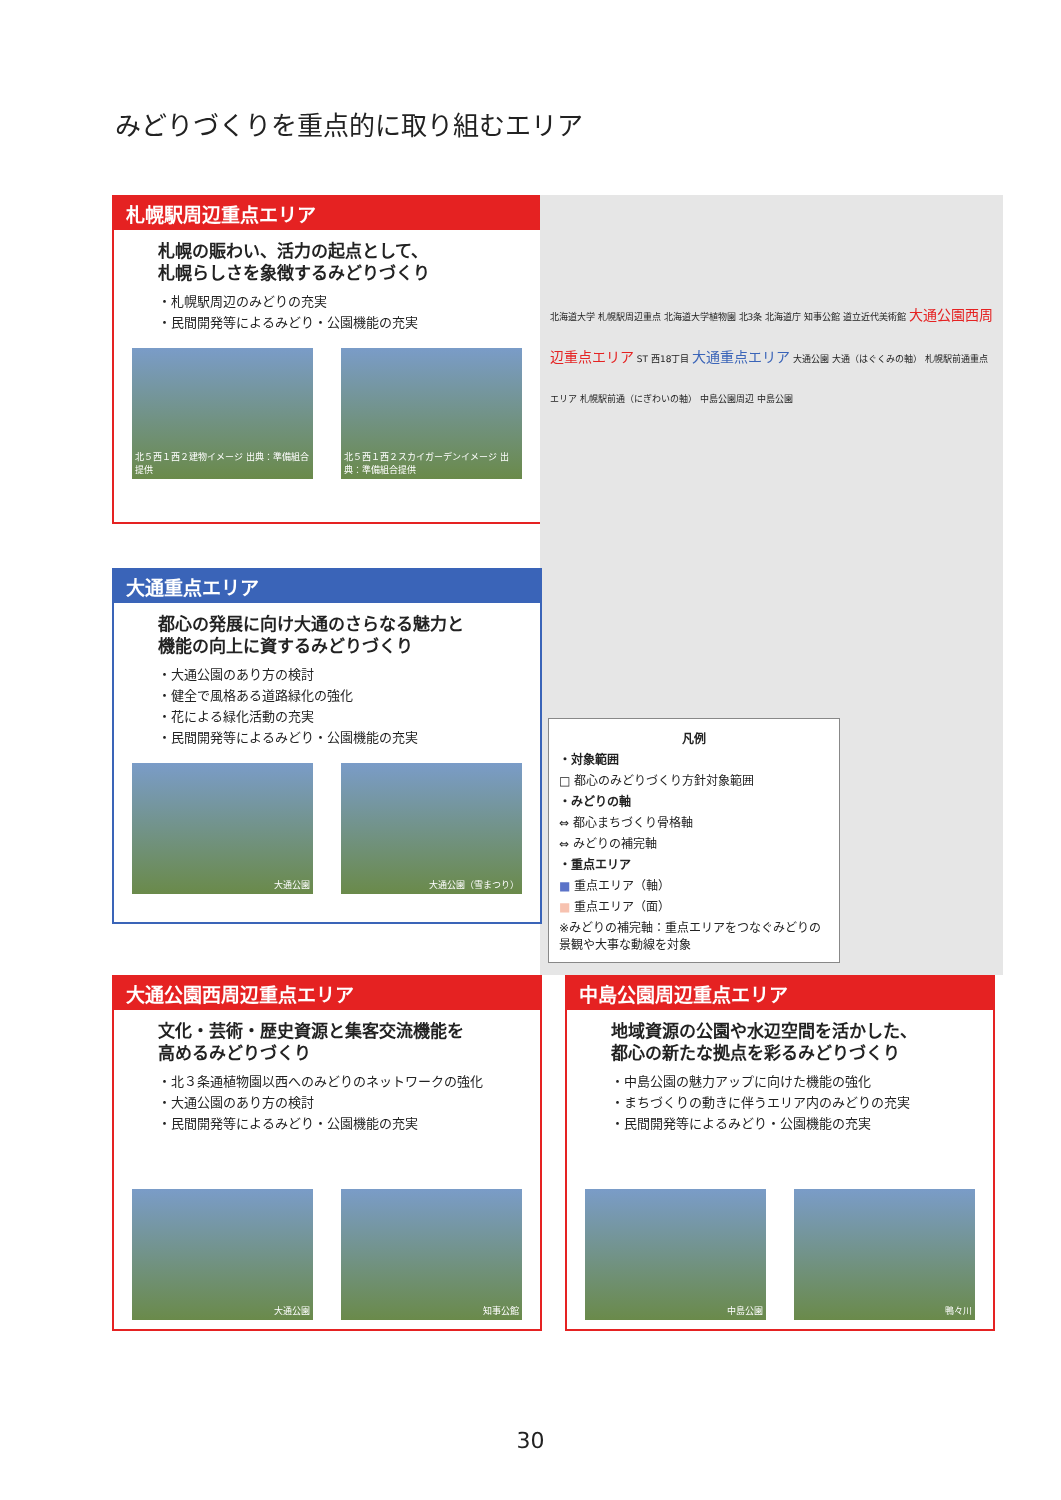みどりづくりを重点的に取り組むエリア
札幌駅周辺重点エリア
札幌の賑わい、活力の起点として、
札幌らしさを象徴するみどりづくり
・札幌駅周辺のみどりの充実
・民間開発等によるみどり・公園機能の充実
北５西１西２建物イメージ 出典：準備組合提供
北５西１西２スカイガーデンイメージ 出典：準備組合提供
北海道大学 札幌駅周辺重点 北海道大学植物園 北3条 北海道庁 知事公館 道立近代美術館 大通公園西周辺重点エリア ST 西18丁目 大通重点エリア 大通公園 大通（はぐくみの軸） 札幌駅前通重点エリア 札幌駅前通（にぎわいの軸） 中島公園周辺 中島公園
凡例
・対象範囲
□ 都心のみどりづくり方針対象範囲
・みどりの軸
⇔ 都心まちづくり骨格軸
⇔ みどりの補完軸
・重点エリア
■ 重点エリア（軸）
■ 重点エリア（面）
※みどりの補完軸：重点エリアをつなぐみどりの景観や大事な動線を対象
大通重点エリア
都心の発展に向け大通のさらなる魅力と
機能の向上に資するみどりづくり
・大通公園のあり方の検討
・健全で風格ある道路緑化の強化
・花による緑化活動の充実
・民間開発等によるみどり・公園機能の充実
大通公園 大通公園（雪まつり）
大通公園西周辺重点エリア
文化・芸術・歴史資源と集客交流機能を
高めるみどりづくり
・北３条通植物園以西へのみどりのネットワークの強化
・大通公園のあり方の検討
・民間開発等によるみどり・公園機能の充実
大通公園 知事公館
中島公園周辺重点エリア
地域資源の公園や水辺空間を活かした、
都心の新たな拠点を彩るみどりづくり
・中島公園の魅力アップに向けた機能の強化
・まちづくりの動きに伴うエリア内のみどりの充実
・民間開発等によるみどり・公園機能の充実
中島公園 鴨々川
30